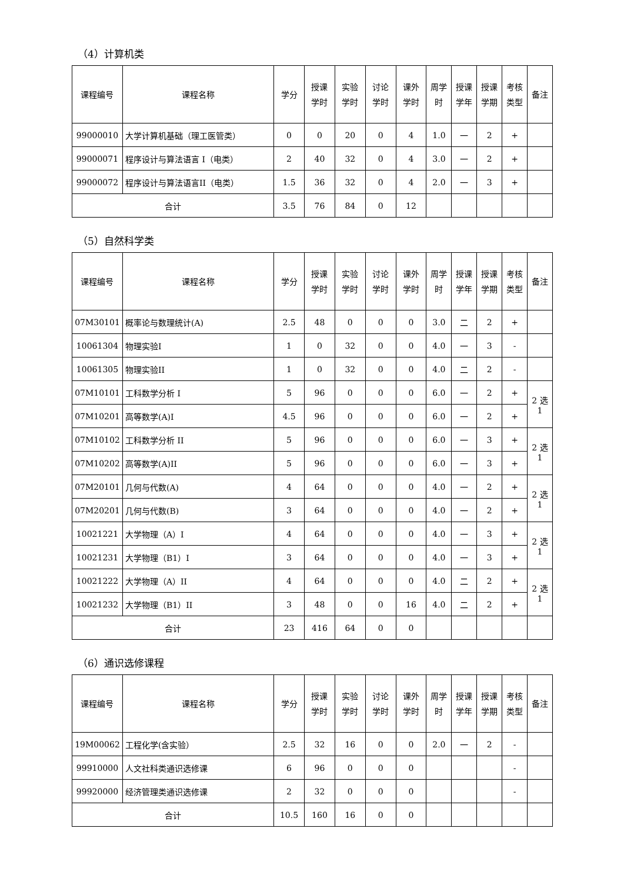（4）计算机类
| 课程编号 | 课程名称 | 学分 | 授课 学时 | 实验 学时 | 讨论 学时 | 课外 学时 | 周学 时 | 授课 学年 | 授课 学期 | 考核 类型 | 备注 |
| --- | --- | --- | --- | --- | --- | --- | --- | --- | --- | --- | --- |
| 99000010 | 大学计算机基础（理工医管类） | 0 | 0 | 20 | 0 | 4 | 1.0 | 一 | 2 | + | |
| 99000071 | 程序设计与算法语言 I（电类） | 2 | 40 | 32 | 0 | 4 | 3.0 | 一 | 2 | + | |
| 99000072 | 程序设计与算法语言II（电类） | 1.5 | 36 | 32 | 0 | 4 | 2.0 | 一 | 3 | + | |
| 合计 | | 3.5 | 76 | 84 | 0 | 12 | | | | | |
（5）自然科学类
| 课程编号 | 课程名称 | 学分 | 授课 学时 | 实验 学时 | 讨论 学时 | 课外 学时 | 周学 时 | 授课 学年 | 授课 学期 | 考核 类型 | 备注 |
| --- | --- | --- | --- | --- | --- | --- | --- | --- | --- | --- | --- |
| 07M30101 | 概率论与数理统计(A) | 2.5 | 48 | 0 | 0 | 0 | 3.0 | 二 | 2 | + | |
| 10061304 | 物理实验I | 1 | 0 | 32 | 0 | 0 | 4.0 | 一 | 3 | - | |
| 10061305 | 物理实验II | 1 | 0 | 32 | 0 | 0 | 4.0 | 二 | 2 | - | |
| 07M10101 | 工科数学分析 I | 5 | 96 | 0 | 0 | 0 | 6.0 | 一 | 2 | + | 2 选 1 |
| 07M10201 | 高等数学(A)I | 4.5 | 96 | 0 | 0 | 0 | 6.0 | 一 | 2 | + | |
| 07M10102 | 工科数学分析 II | 5 | 96 | 0 | 0 | 0 | 6.0 | 一 | 3 | + | 2 选 1 |
| 07M10202 | 高等数学(A)II | 5 | 96 | 0 | 0 | 0 | 6.0 | 一 | 3 | + | |
| 07M20101 | 几何与代数(A) | 4 | 64 | 0 | 0 | 0 | 4.0 | 一 | 2 | + | 2 选 1 |
| 07M20201 | 几何与代数(B) | 3 | 64 | 0 | 0 | 0 | 4.0 | 一 | 2 | + | |
| 10021221 | 大学物理（A）I | 4 | 64 | 0 | 0 | 0 | 4.0 | 一 | 3 | + | 2 选 1 |
| 10021231 | 大学物理（B1）I | 3 | 64 | 0 | 0 | 0 | 4.0 | 一 | 3 | + | |
| 10021222 | 大学物理（A）II | 4 | 64 | 0 | 0 | 0 | 4.0 | 二 | 2 | + | 2 选 1 |
| 10021232 | 大学物理（B1）II | 3 | 48 | 0 | 0 | 16 | 4.0 | 二 | 2 | + | |
| 合计 | | 23 | 416 | 64 | 0 | 0 | | | | | |
（6）通识选修课程
| 课程编号 | 课程名称 | 学分 | 授课 学时 | 实验 学时 | 讨论 学时 | 课外 学时 | 周学 时 | 授课 学年 | 授课 学期 | 考核 类型 | 备注 |
| --- | --- | --- | --- | --- | --- | --- | --- | --- | --- | --- | --- |
| 19M00062 | 工程化学(含实验） | 2.5 | 32 | 16 | 0 | 0 | 2.0 | 一 | 2 | - | |
| 99910000 | 人文社科类通识选修课 | 6 | 96 | 0 | 0 | 0 | | | | - | |
| 99920000 | 经济管理类通识选修课 | 2 | 32 | 0 | 0 | 0 | | | | - | |
| 合计 | | 10.5 | 160 | 16 | 0 | 0 | | | | | |